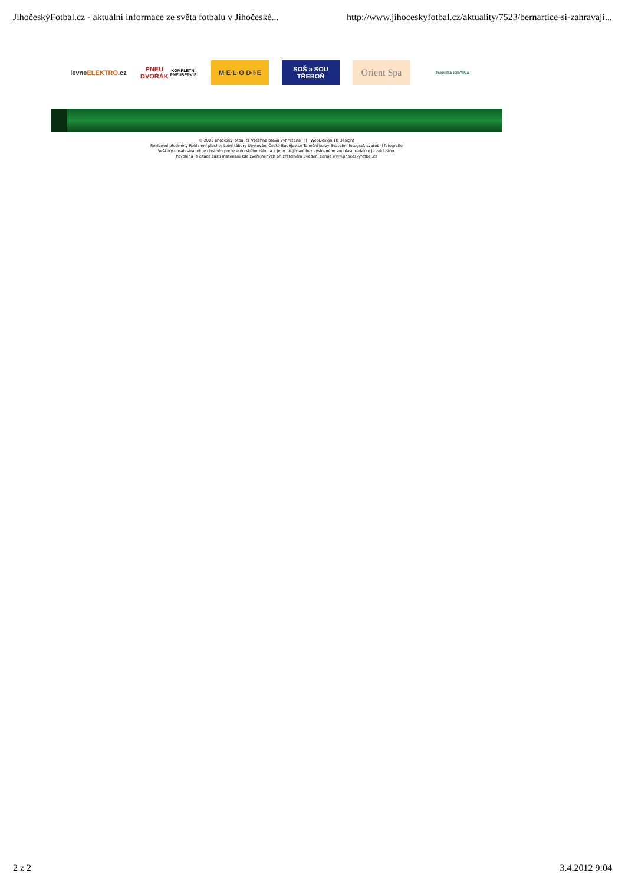JihočeskýFotbal.cz - aktuální informace ze světa fotbalu v Jihočeské... http://www.jihoceskyfotbal.cz/aktuality/7523/bernartice-si-zahravaji...
levne ELEKTRO.cz
PNEU DVOŘÁK
KOMPLETNÍ PNEUSERVIS
M·E·L·O·D·I·E
SOŠ a SOU
TŘEBOŇ
Orient Spa
JAKUBA KRČÍNA
© 2003 JihočeskýFotbal.cz Všechna práva vyhrazena || WebDesign 1K Design!
Reklamní předměty Reklamní plachty Letní tábory Ubytování České Budějovice Taneční kurzy Svatební fotograf, svatební fotografie
Veškerý obsah stránek je chráněn podle autorského zákona a jeho přejímaní bez výslovného souhlasu redakce je zakázáno.
Povolena je citace částí materiálů zde zveřejněných při zřetelném uvedení zdroje www.jihoceskyfotbal.cz
2 z 2 3.4.2012 9:04